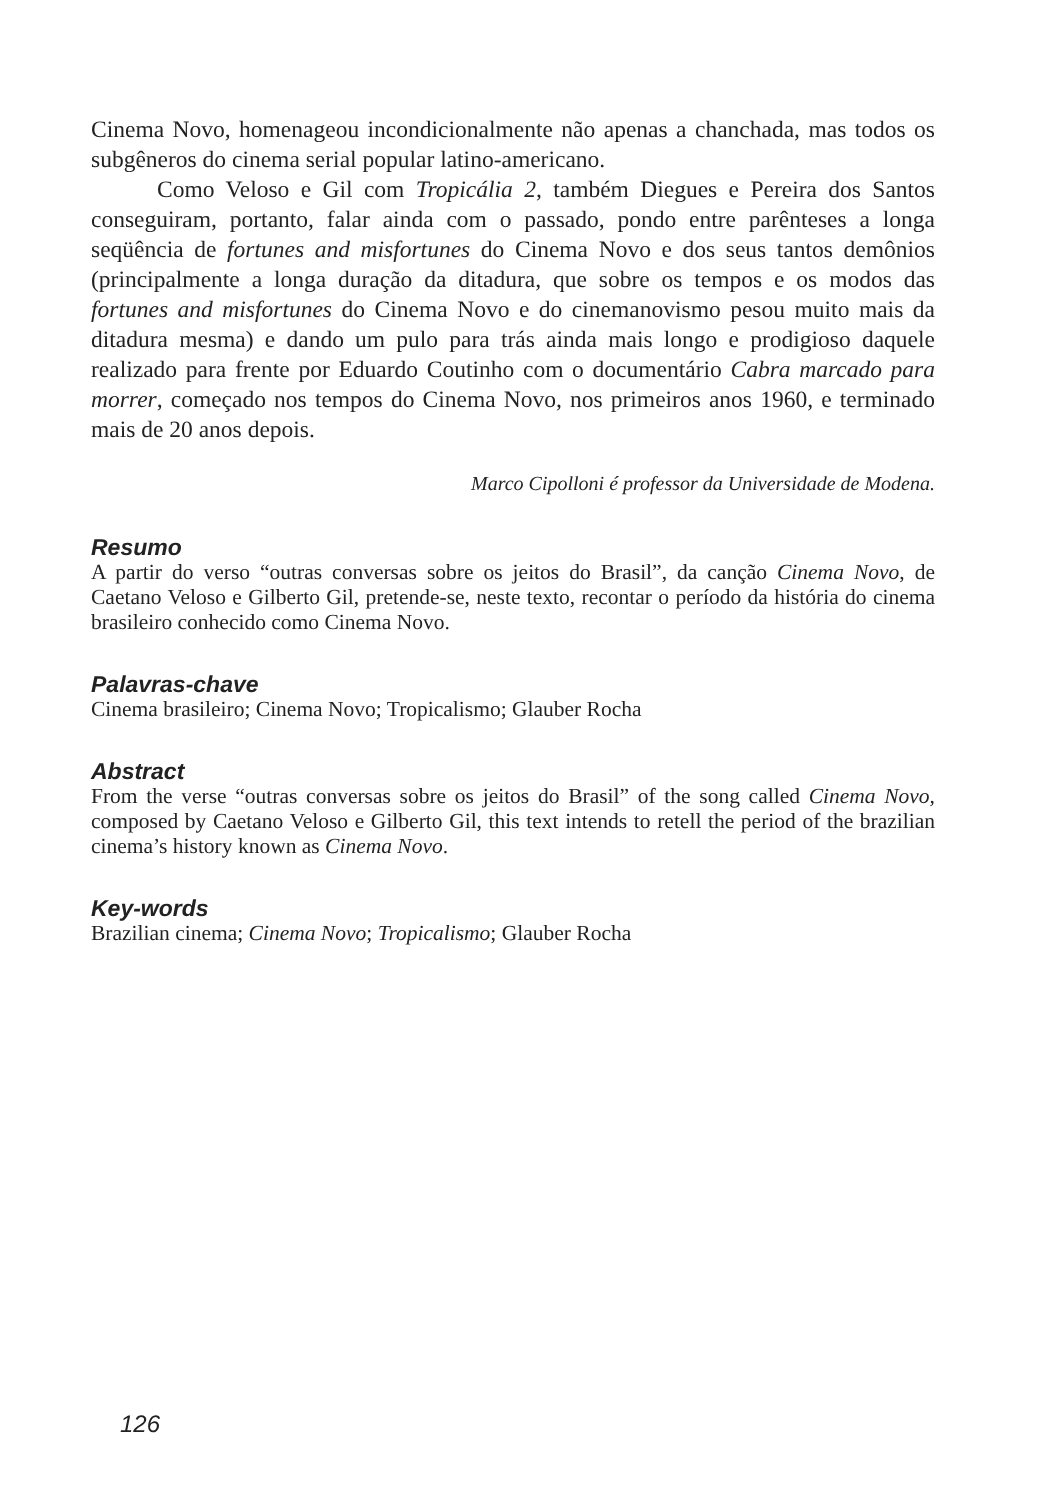Cinema Novo, homenageou incondicionalmente não apenas a chanchada, mas todos os subgêneros do cinema serial popular latino-americano.
Como Veloso e Gil com Tropicália 2, também Diegues e Pereira dos Santos conseguiram, portanto, falar ainda com o passado, pondo entre parênteses a longa seqüência de fortunes and misfortunes do Cinema Novo e dos seus tantos demônios (principalmente a longa duração da ditadura, que sobre os tempos e os modos das fortunes and misfortunes do Cinema Novo e do cinemanovismo pesou muito mais da ditadura mesma) e dando um pulo para trás ainda mais longo e prodigioso daquele realizado para frente por Eduardo Coutinho com o documentário Cabra marcado para morrer, começado nos tempos do Cinema Novo, nos primeiros anos 1960, e terminado mais de 20 anos depois.
Marco Cipolloni é professor da Universidade de Modena.
Resumo
A partir do verso “outras conversas sobre os jeitos do Brasil”, da canção Cinema Novo, de Caetano Veloso e Gilberto Gil, pretende-se, neste texto, recontar o período da história do cinema brasileiro conhecido como Cinema Novo.
Palavras-chave
Cinema brasileiro; Cinema Novo; Tropicalismo; Glauber Rocha
Abstract
From the verse “outras conversas sobre os jeitos do Brasil” of the song called Cinema Novo, composed by Caetano Veloso e Gilberto Gil, this text intends to retell the period of the brazilian cinema’s history known as Cinema Novo.
Key-words
Brazilian cinema; Cinema Novo; Tropicalismo; Glauber Rocha
126